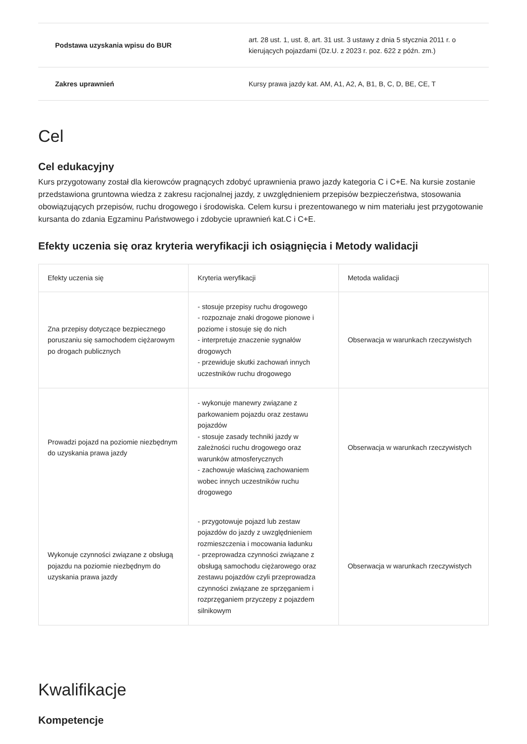| Podstawa uzyskania wpisu do BUR | art. 28 ust. 1, ust. 8, art. 31 ust. 3 ustawy z dnia 5 stycznia 2011 r. o kierujących pojazdami (Dz.U. z 2023 r. poz. 622 z późn. zm.) |
| Zakres uprawnień | Kursy prawa jazdy kat. AM, A1, A2, A, B1, B, C, D, BE, CE, T |
Cel
Cel edukacyjny
Kurs przygotowany został dla kierowców pragnących zdobyć uprawnienia prawo jazdy kategoria C i C+E. Na kursie zostanie przedstawiona gruntowna wiedza z zakresu racjonalnej jazdy, z uwzględnieniem przepisów bezpieczeństwa, stosowania obowiązujących przepisów, ruchu drogowego i środowiska. Celem kursu i prezentowanego w nim materiału jest przygotowanie kursanta do zdania Egzaminu Państwowego i zdobycie uprawnień kat.C i C+E.
Efekty uczenia się oraz kryteria weryfikacji ich osiągnięcia i Metody walidacji
| Efekty uczenia się | Kryteria weryfikacji | Metoda walidacji |
| --- | --- | --- |
| Zna przepisy dotyczące bezpiecznego poruszaniu się samochodem ciężarowym po drogach publicznych | - stosuje przepisy ruchu drogowego - rozpoznaje znaki drogowe pionowe i poziome i stosuje się do nich - interpretuje znaczenie sygnałów drogowych - przewiduje skutki zachowań innych uczestników ruchu drogowego | Obserwacja w warunkach rzeczywistych |
| Prowadzi pojazd na poziomie niezbędnym do uzyskania prawa jazdy | - wykonuje manewry związane z parkowaniem pojazdu oraz zestawu pojazdów - stosuje zasady techniki jazdy w zależności ruchu drogowego oraz warunków atmosferycznych - zachowuje właściwą zachowaniem wobec innych uczestników ruchu drogowego | Obserwacja w warunkach rzeczywistych |
| Wykonuje czynności związane z obsługą pojazdu na poziomie niezbędnym do uzyskania prawa jazdy | - przygotowuje pojazd lub zestaw pojazdów do jazdy z uwzględnieniem rozmieszczenia i mocowania ładunku - przeprowadza czynności związane z obsługą samochodu ciężarowego oraz zestawu pojazdów czyli przeprowadza czynności związane ze sprzęganiem i rozprzęganiem przyczepy z pojazdem silnikowym | Obserwacja w warunkach rzeczywistych |
Kwalifikacje
Kompetencje